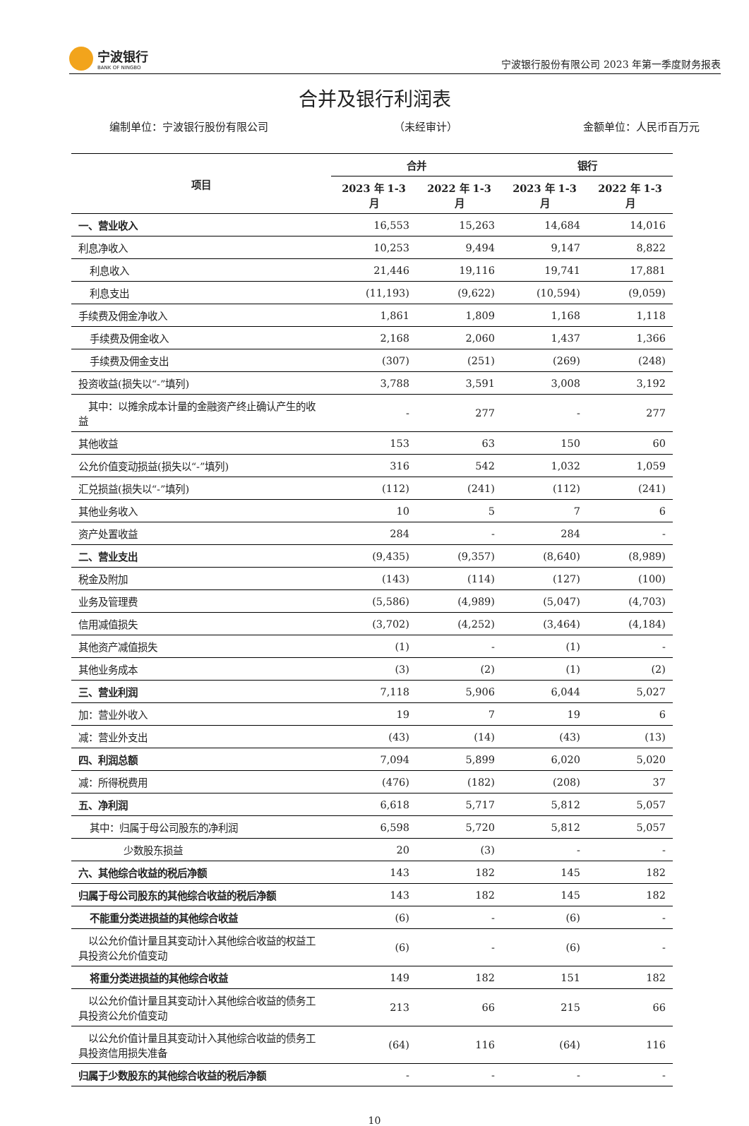宁波银行
BANK OF NINGBO
宁波银行股份有限公司 2023 年第一季度财务报表
合并及银行利润表
编制单位：宁波银行股份有限公司 （未经审计） 金额单位：人民币百万元
| 项目 | 合并 | | 银行 | |
| --- | --- | --- | --- | --- |
| | 2023 年 1-3 月 | 2022 年 1-3 月 | 2023 年 1-3 月 | 2022 年 1-3 月 |
| 一、营业收入 | 16,553 | 15,263 | 14,684 | 14,016 |
| 利息净收入 | 10,253 | 9,494 | 9,147 | 8,822 |
| 利息收入 | 21,446 | 19,116 | 19,741 | 17,881 |
| 利息支出 | (11,193) | (9,622) | (10,594) | (9,059) |
| 手续费及佣金净收入 | 1,861 | 1,809 | 1,168 | 1,118 |
| 手续费及佣金收入 | 2,168 | 2,060 | 1,437 | 1,366 |
| 手续费及佣金支出 | (307) | (251) | (269) | (248) |
| 投资收益(损失以“-”填列) | 3,788 | 3,591 | 3,008 | 3,192 |
| 其中：以摊余成本计量的金融资产终止确认产生的收益 | - | 277 | - | 277 |
| 其他收益 | 153 | 63 | 150 | 60 |
| 公允价值变动损益(损失以“-”填列) | 316 | 542 | 1,032 | 1,059 |
| 汇兑损益(损失以“-”填列) | (112) | (241) | (112) | (241) |
| 其他业务收入 | 10 | 5 | 7 | 6 |
| 资产处置收益 | 284 | - | 284 | - |
| 二、营业支出 | (9,435) | (9,357) | (8,640) | (8,989) |
| 税金及附加 | (143) | (114) | (127) | (100) |
| 业务及管理费 | (5,586) | (4,989) | (5,047) | (4,703) |
| 信用减值损失 | (3,702) | (4,252) | (3,464) | (4,184) |
| 其他资产减值损失 | (1) | - | (1) | - |
| 其他业务成本 | (3) | (2) | (1) | (2) |
| 三、营业利润 | 7,118 | 5,906 | 6,044 | 5,027 |
| 加：营业外收入 | 19 | 7 | 19 | 6 |
| 减：营业外支出 | (43) | (14) | (43) | (13) |
| 四、利润总额 | 7,094 | 5,899 | 6,020 | 5,020 |
| 减：所得税费用 | (476) | (182) | (208) | 37 |
| 五、净利润 | 6,618 | 5,717 | 5,812 | 5,057 |
| 其中：归属于母公司股东的净利润 | 6,598 | 5,720 | 5,812 | 5,057 |
| 少数股东损益 | 20 | (3) | - | - |
| 六、其他综合收益的税后净额 | 143 | 182 | 145 | 182 |
| 归属于母公司股东的其他综合收益的税后净额 | 143 | 182 | 145 | 182 |
| 不能重分类进损益的其他综合收益 | (6) | - | (6) | - |
| 以公允价值计量且其变动计入其他综合收益的权益工具投资公允价值变动 | (6) | - | (6) | - |
| 将重分类进损益的其他综合收益 | 149 | 182 | 151 | 182 |
| 以公允价值计量且其变动计入其他综合收益的债务工具投资公允价值变动 | 213 | 66 | 215 | 66 |
| 以公允价值计量且其变动计入其他综合收益的债务工具投资信用损失准备 | (64) | 116 | (64) | 116 |
| 归属于少数股东的其他综合收益的税后净额 | - | - | - | - |
10